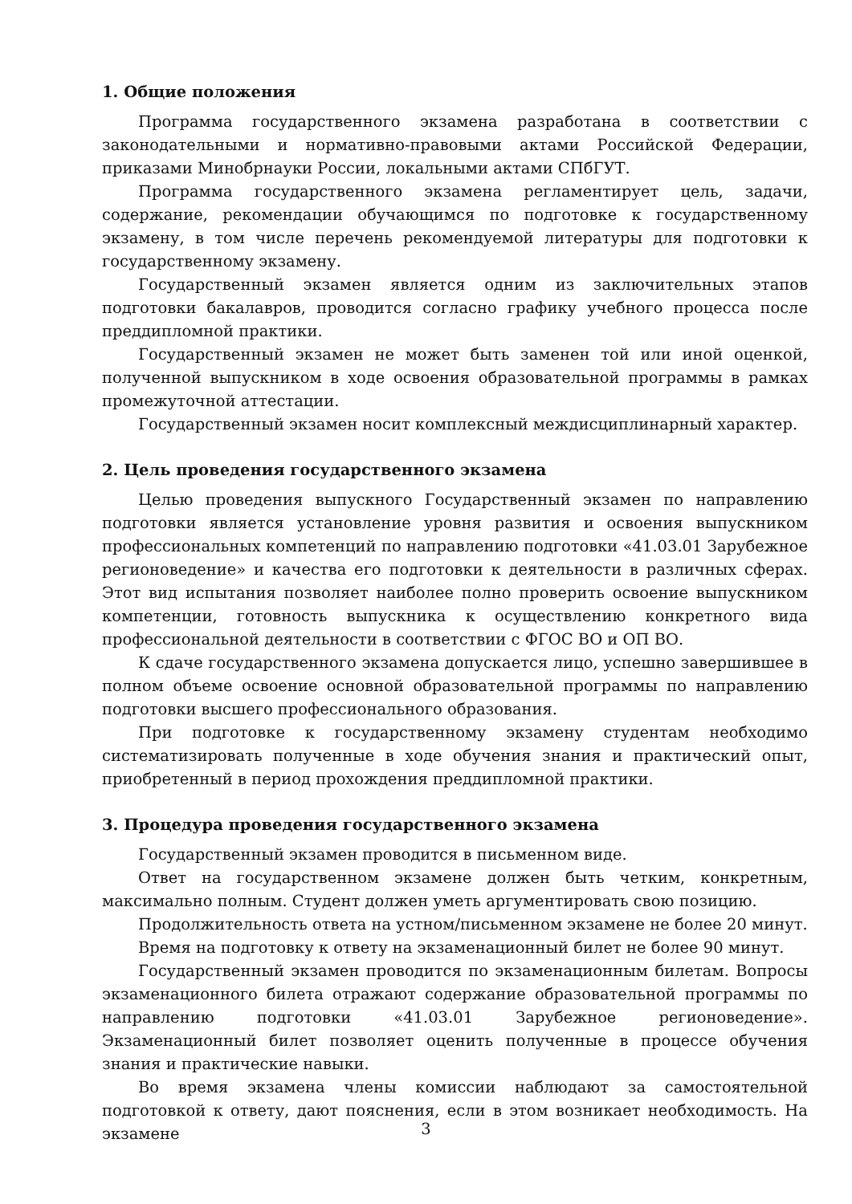1. Общие положения
Программа государственного экзамена разработана в соответствии с законодательными и нормативно-правовыми актами Российской Федерации, приказами Минобрнауки России, локальными актами СПбГУТ.
Программа государственного экзамена регламентирует цель, задачи, содержание, рекомендации обучающимся по подготовке к государственному экзамену, в том числе перечень рекомендуемой литературы для подготовки к государственному экзамену.
Государственный экзамен является одним из заключительных этапов подготовки бакалавров, проводится согласно графику учебного процесса после преддипломной практики.
Государственный экзамен не может быть заменен той или иной оценкой, полученной выпускником в ходе освоения образовательной программы в рамках промежуточной аттестации.
Государственный экзамен носит комплексный междисциплинарный характер.
2. Цель проведения государственного экзамена
Целью проведения выпускного Государственный экзамен по направлению подготовки является установление уровня развития и освоения выпускником профессиональных компетенций по направлению подготовки «41.03.01 Зарубежное регионоведение» и качества его подготовки к деятельности в различных сферах. Этот вид испытания позволяет наиболее полно проверить освоение выпускником компетенции, готовность выпускника к осуществлению конкретного вида профессиональной деятельности в соответствии с ФГОС ВО и ОП ВО.
К сдаче государственного экзамена допускается лицо, успешно завершившее в полном объеме освоение основной образовательной программы по направлению подготовки высшего профессионального образования.
При подготовке к государственному экзамену студентам необходимо систематизировать полученные в ходе обучения знания и практический опыт, приобретенный в период прохождения преддипломной практики.
3. Процедура проведения государственного экзамена
Государственный экзамен проводится в письменном виде.
Ответ на государственном экзамене должен быть четким, конкретным, максимально полным. Студент должен уметь аргументировать свою позицию.
Продолжительность ответа на устном/письменном экзамене не более 20 минут.
Время на подготовку к ответу на экзаменационный билет не более 90 минут.
Государственный экзамен проводится по экзаменационным билетам. Вопросы экзаменационного билета отражают содержание образовательной программы по направлению подготовки «41.03.01 Зарубежное регионоведение». Экзаменационный билет позволяет оценить полученные в процессе обучения знания и практические навыки.
Во время экзамена члены комиссии наблюдают за самостоятельной подготовкой к ответу, дают пояснения, если в этом возникает необходимость. На экзамене
3